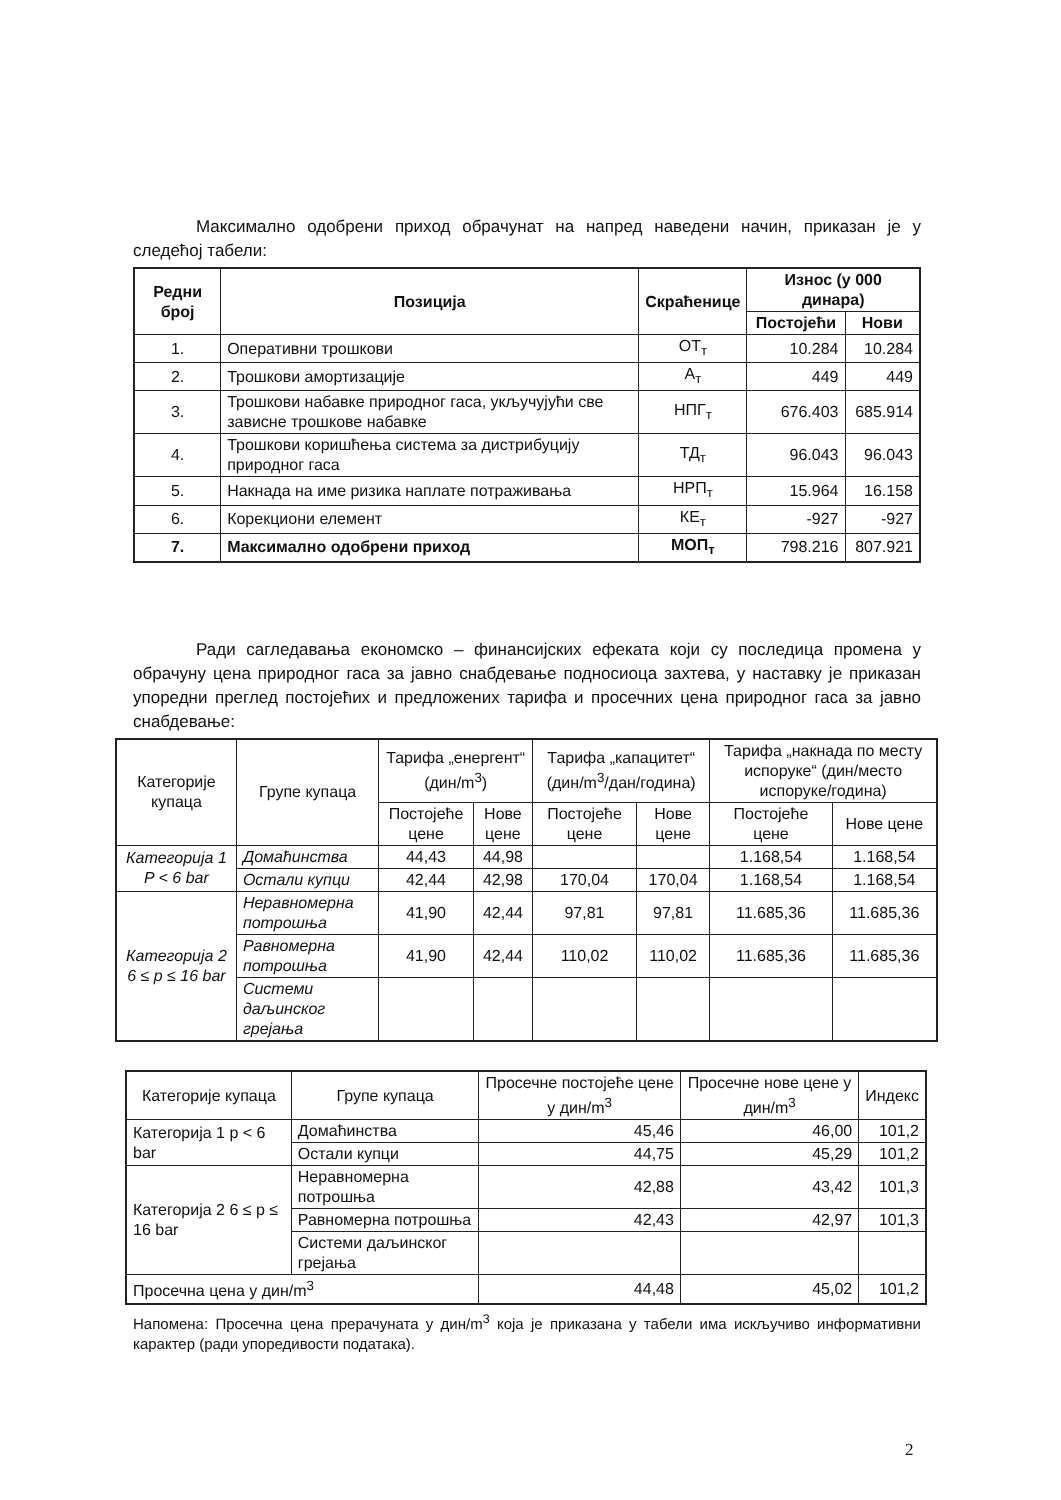Максимално одобрени приход обрачунат на напред наведени начин, приказан је у следећој табели:
| Редни број | Позиција | Скраћенице | Износ (у 000 динара) | |
| --- | --- | --- | --- | --- |
| | | | Постојећи | Нови |
| 1. | Оперативни трошкови | ОТ<sub>т</sub> | 10.284 | 10.284 |
| 2. | Трошкови амортизације | А<sub>т</sub> | 449 | 449 |
| 3. | Трошкови набавке природног гаса, укључујући све зависне трошкове набавке | НПГ<sub>т</sub> | 676.403 | 685.914 |
| 4. | Трошкови коришћења система за дистрибуцију природног гаса | ТД<sub>т</sub> | 96.043 | 96.043 |
| 5. | Накнада на име ризика наплате потраживања | НРП<sub>т</sub> | 15.964 | 16.158 |
| 6. | Корекциони елемент | КЕ<sub>т</sub> | -927 | -927 |
| 7. | Максимално одобрени приход | МОП<sub>т</sub> | 798.216 | 807.921 |
Ради сагледавања економско – финансијских ефеката који су последица промена у обрачуну цена природног гаса за јавно снабдевање подносиоца захтева, у наставку је приказан упоредни преглед постојећих и предложених тарифа и просечних цена природног гаса за јавно снабдевање:
| Категорије купаца | Групе купаца | Тарифа „енергент“ (дин/m<sup>3</sup>) | | Тарифа „капацитет“ (дин/m<sup>3</sup>/дан/година) | | Тарифа „накнада по месту испоруке“ (дин/место испоруке/година) | |
| | | Постојеће цене | Нове цене | Постојеће цене | Нове цене | Постојеће цене | Нове цене |
| Категорија 1 P < 6 bar | Домаћинства | 44,43 | 44,98 | | | 1.168,54 | 1.168,54 |
| | Остали купци | 42,44 | 42,98 | 170,04 | 170,04 | 1.168,54 | 1.168,54 |
| Категорија 2 6 ≤ p ≤ 16 bar | Неравномерна потрошња | 41,90 | 42,44 | 97,81 | 97,81 | 11.685,36 | 11.685,36 |
| | Равномерна потрошња | 41,90 | 42,44 | 110,02 | 110,02 | 11.685,36 | 11.685,36 |
| | Системи даљинског грејања | | | | | | |
| Категорије купаца | Групе купаца | Просечне постојеће цене у дин/m<sup>3</sup> | Просечне нове цене у дин/m<sup>3</sup> | Индекс |
| Категорија 1 p < 6 bar | Домаћинства | 45,46 | 46,00 | 101,2 |
| | Остали купци | 44,75 | 45,29 | 101,2 |
| Категорија 2 6 ≤ p ≤ 16 bar | Неравномерна потрошња | 42,88 | 43,42 | 101,3 |
| | Равномерна потрошња | 42,43 | 42,97 | 101,3 |
| | Системи даљинског грејања | | | |
| Просечна цена у дин/m<sup>3</sup> | | 44,48 | 45,02 | 101,2 |
Напомена: Просечна цена прерачуната у дин/m<sup>3</sup> која је приказана у табели има искључиво информативни карактер (ради упоредивости података).
2